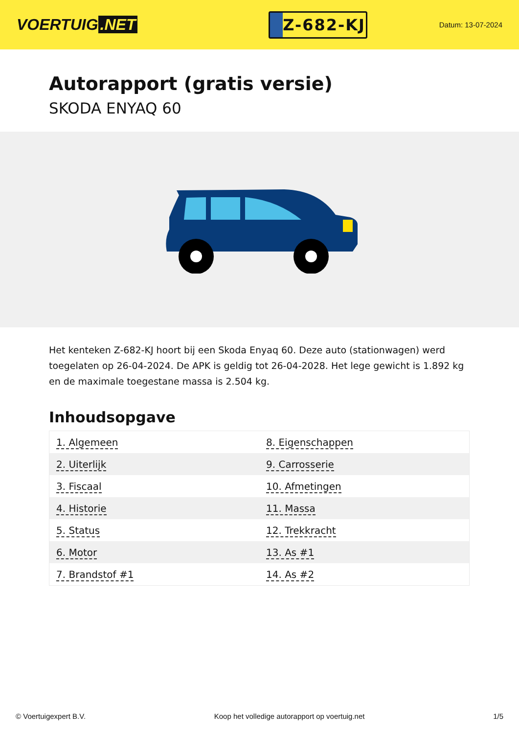VOERTUIG.NET
Z-682-KJ
Datum: 13-07-2024
Autorapport (gratis versie)
SKODA ENYAQ 60
Het kenteken Z-682-KJ hoort bij een Skoda Enyaq 60. Deze auto (stationwagen) werd toegelaten op 26-04-2024. De APK is geldig tot 26-04-2028. Het lege gewicht is 1.892 kg en de maximale toegestane massa is 2.504 kg.
Inhoudsopgave
| 1. Algemeen | 8. Eigenschappen |
| 2. Uiterlijk | 9. Carrosserie |
| 3. Fiscaal | 10. Afmetingen |
| 4. Historie | 11. Massa |
| 5. Status | 12. Trekkracht |
| 6. Motor | 13. As #1 |
| 7. Brandstof #1 | 14. As #2 |
© Voertuigexpert B.V. Koop het volledige autorapport op voertuig.net 1/5